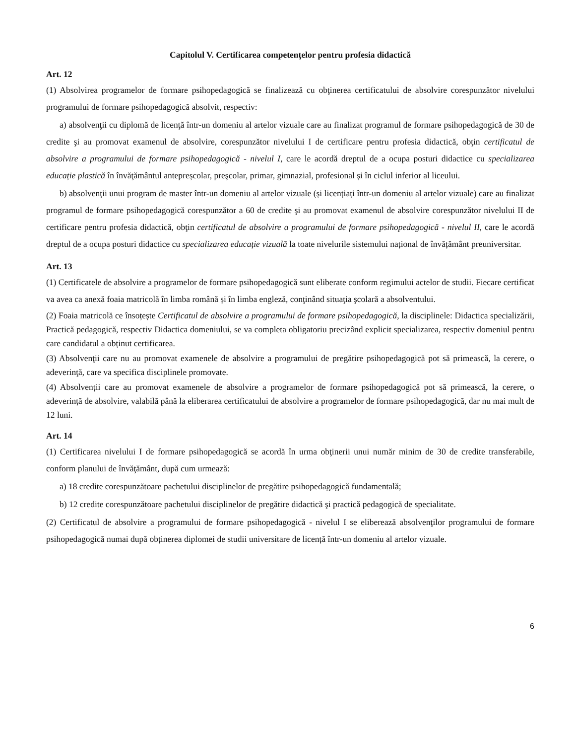Capitolul V. Certificarea competenţelor pentru profesia didactică
Art. 12
(1) Absolvirea programelor de formare psihopedagogică se finalizează cu obţinerea certificatului de absolvire corespunzător nivelului programului de formare psihopedagogică absolvit, respectiv:
a) absolvenţii cu diplomă de licenţă într-un domeniu al artelor vizuale care au finalizat programul de formare psihopedagogică de 30 de credite şi au promovat examenul de absolvire, corespunzător nivelului I de certificare pentru profesia didactică, obţin certificatul de absolvire a programului de formare psihopedagogică - nivelul I, care le acordă dreptul de a ocupa posturi didactice cu specializarea educație plastică în învăţământul antepreșcolar, preşcolar, primar, gimnazial, profesional și în ciclul inferior al liceului.
b) absolvenţii unui program de master într-un domeniu al artelor vizuale (și licențiați într-un domeniu al artelor vizuale) care au finalizat programul de formare psihopedagogică corespunzător a 60 de credite şi au promovat examenul de absolvire corespunzător nivelului II de certificare pentru profesia didactică, obţin certificatul de absolvire a programului de formare psihopedagogică - nivelul II, care le acordă dreptul de a ocupa posturi didactice cu specializarea educație vizuală la toate nivelurile sistemului național de învățământ preuniversitar.
Art. 13
(1) Certificatele de absolvire a programelor de formare psihopedagogică sunt eliberate conform regimului actelor de studii. Fiecare certificat va avea ca anexă foaia matricolă în limba română și în limba engleză, conţinând situaţia şcolară a absolventului.
(2) Foaia matricolă ce însoțește Certificatul de absolvire a programului de formare psihopedagogică, la disciplinele: Didactica specializării, Practică pedagogică, respectiv Didactica domeniului, se va completa obligatoriu precizând explicit specializarea, respectiv domeniul pentru care candidatul a obținut certificarea.
(3) Absolvenţii care nu au promovat examenele de absolvire a programului de pregătire psihopedagogică pot să primească, la cerere, o adeverinţă, care va specifica disciplinele promovate.
(4) Absolvenții care au promovat examenele de absolvire a programelor de formare psihopedagogică pot să primească, la cerere, o adeverință de absolvire, valabilă până la eliberarea certificatului de absolvire a programelor de formare psihopedagogică, dar nu mai mult de 12 luni.
Art. 14
(1) Certificarea nivelului I de formare psihopedagogică se acordă în urma obţinerii unui număr minim de 30 de credite transferabile, conform planului de învăţământ, după cum urmează:
a) 18 credite corespunzătoare pachetului disciplinelor de pregătire psihopedagogică fundamentală;
b) 12 credite corespunzătoare pachetului disciplinelor de pregătire didactică şi practică pedagogică de specialitate.
(2) Certificatul de absolvire a programului de formare psihopedagogică - nivelul I se eliberează absolvenţilor programului de formare psihopedagogică numai după obținerea diplomei de studii universitare de licență într-un domeniu al artelor vizuale.
6